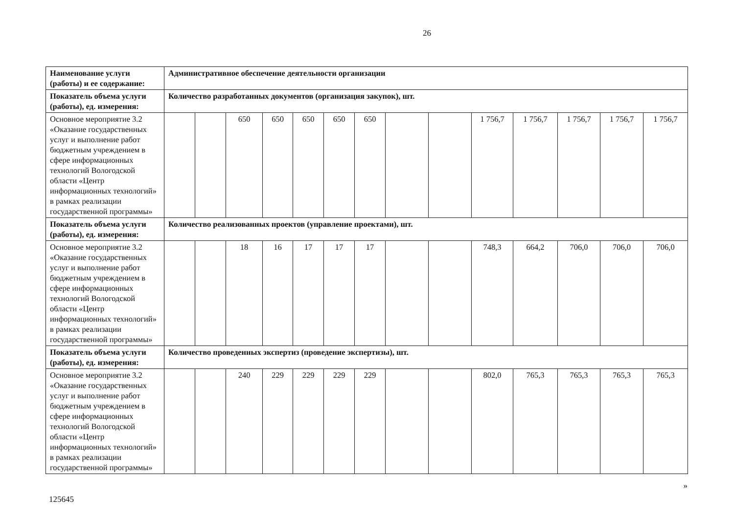26
| Наименование услуги (работы) и ее содержание: | Административное обеспечение деятельности организации | | | | | | | | | | | | | |
| Показатель объема услуги (работы), ед. измерения: | Количество разработанных документов (организация закупок), шт. | | | | | | | | | | | | | |
| Основное мероприятие 3.2 «Оказание государственных услуг и выполнение работ бюджетным учреждением в сфере информационных технологий Вологодской области «Центр информационных технологий» в рамках реализации государственной программы» | | | 650 | 650 | 650 | 650 | 650 | | | 1 756,7 | 1 756,7 | 1 756,7 | 1 756,7 | 1 756,7 |
| Показатель объема услуги (работы), ед. измерения: | Количество реализованных проектов (управление проектами), шт. | | | | | | | | | | | | | |
| Основное мероприятие 3.2 «Оказание государственных услуг и выполнение работ бюджетным учреждением в сфере информационных технологий Вологодской области «Центр информационных технологий» в рамках реализации государственной программы» | | | 18 | 16 | 17 | 17 | 17 | | | 748,3 | 664,2 | 706,0 | 706,0 | 706,0 |
| Показатель объема услуги (работы), ед. измерения: | Количество проведенных экспертиз (проведение экспертизы), шт. | | | | | | | | | | | | | |
| Основное мероприятие 3.2 «Оказание государственных услуг и выполнение работ бюджетным учреждением в сфере информационных технологий Вологодской области «Центр информационных технологий» в рамках реализации государственной программы» | | | 240 | 229 | 229 | 229 | 229 | | | 802,0 | 765,3 | 765,3 | 765,3 | 765,3 |
125645 »